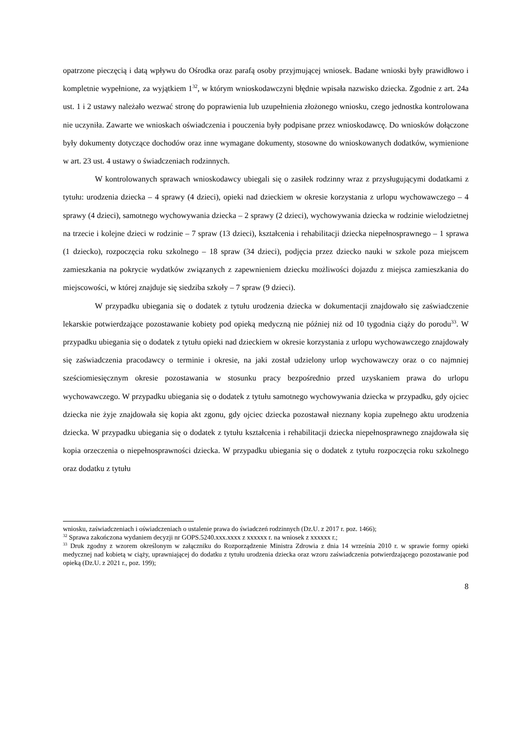opatrzone pieczęcią i datą wpływu do Ośrodka oraz parafą osoby przyjmującej wniosek. Badane wnioski były prawidłowo i kompletnie wypełnione, za wyjątkiem 1<sup>32</sup>, w którym wnioskodawczyni błędnie wpisała nazwisko dziecka. Zgodnie z art. 24a ust. 1 i 2 ustawy należało wezwać stronę do poprawienia lub uzupełnienia złożonego wniosku, czego jednostka kontrolowana nie uczyniła. Zawarte we wnioskach oświadczenia i pouczenia były podpisane przez wnioskodawcę. Do wniosków dołączone były dokumenty dotyczące dochodów oraz inne wymagane dokumenty, stosowne do wnioskowanych dodatków, wymienione w art. 23 ust. 4 ustawy o świadczeniach rodzinnych.
W kontrolowanych sprawach wnioskodawcy ubiegali się o zasiłek rodzinny wraz z przysługującymi dodatkami z tytułu: urodzenia dziecka – 4 sprawy (4 dzieci), opieki nad dzieckiem w okresie korzystania z urlopu wychowawczego – 4 sprawy (4 dzieci), samotnego wychowywania dziecka – 2 sprawy (2 dzieci), wychowywania dziecka w rodzinie wielodzietnej na trzecie i kolejne dzieci w rodzinie – 7 spraw (13 dzieci), kształcenia i rehabilitacji dziecka niepełnosprawnego – 1 sprawa (1 dziecko), rozpoczęcia roku szkolnego – 18 spraw (34 dzieci), podjęcia przez dziecko nauki w szkole poza miejscem zamieszkania na pokrycie wydatków związanych z zapewnieniem dziecku możliwości dojazdu z miejsca zamieszkania do miejscowości, w której znajduje się siedziba szkoły – 7 spraw (9 dzieci).
W przypadku ubiegania się o dodatek z tytułu urodzenia dziecka w dokumentacji znajdowało się zaświadczenie lekarskie potwierdzające pozostawanie kobiety pod opieką medyczną nie później niż od 10 tygodnia ciąży do porodu<sup>33</sup>. W przypadku ubiegania się o dodatek z tytułu opieki nad dzieckiem w okresie korzystania z urlopu wychowawczego znajdowały się zaświadczenia pracodawcy o terminie i okresie, na jaki został udzielony urlop wychowawczy oraz o co najmniej sześciomiesięcznym okresie pozostawania w stosunku pracy bezpośrednio przed uzyskaniem prawa do urlopu wychowawczego. W przypadku ubiegania się o dodatek z tytułu samotnego wychowywania dziecka w przypadku, gdy ojciec dziecka nie żyje znajdowała się kopia akt zgonu, gdy ojciec dziecka pozostawał nieznany kopia zupełnego aktu urodzenia dziecka. W przypadku ubiegania się o dodatek z tytułu kształcenia i rehabilitacji dziecka niepełnosprawnego znajdowała się kopia orzeczenia o niepełnosprawności dziecka. W przypadku ubiegania się o dodatek z tytułu rozpoczęcia roku szkolnego oraz dodatku z tytułu
wniosku, zaświadczeniach i oświadczeniach o ustalenie prawa do świadczeń rodzinnych (Dz.U. z 2017 r. poz. 1466);
<sup>32</sup> Sprawa zakończona wydaniem decyzji nr GOPS.5240.xxx.xxxx z xxxxxx r. na wniosek z xxxxxx r.;
<sup>33</sup> Druk zgodny z wzorem określonym w załączniku do Rozporządzenie Ministra Zdrowia z dnia 14 września 2010 r. w sprawie formy opieki medycznej nad kobietą w ciąży, uprawniającej do dodatku z tytułu urodzenia dziecka oraz wzoru zaświadczenia potwierdzającego pozostawanie pod opieką (Dz.U. z 2021 r., poz. 199);
8